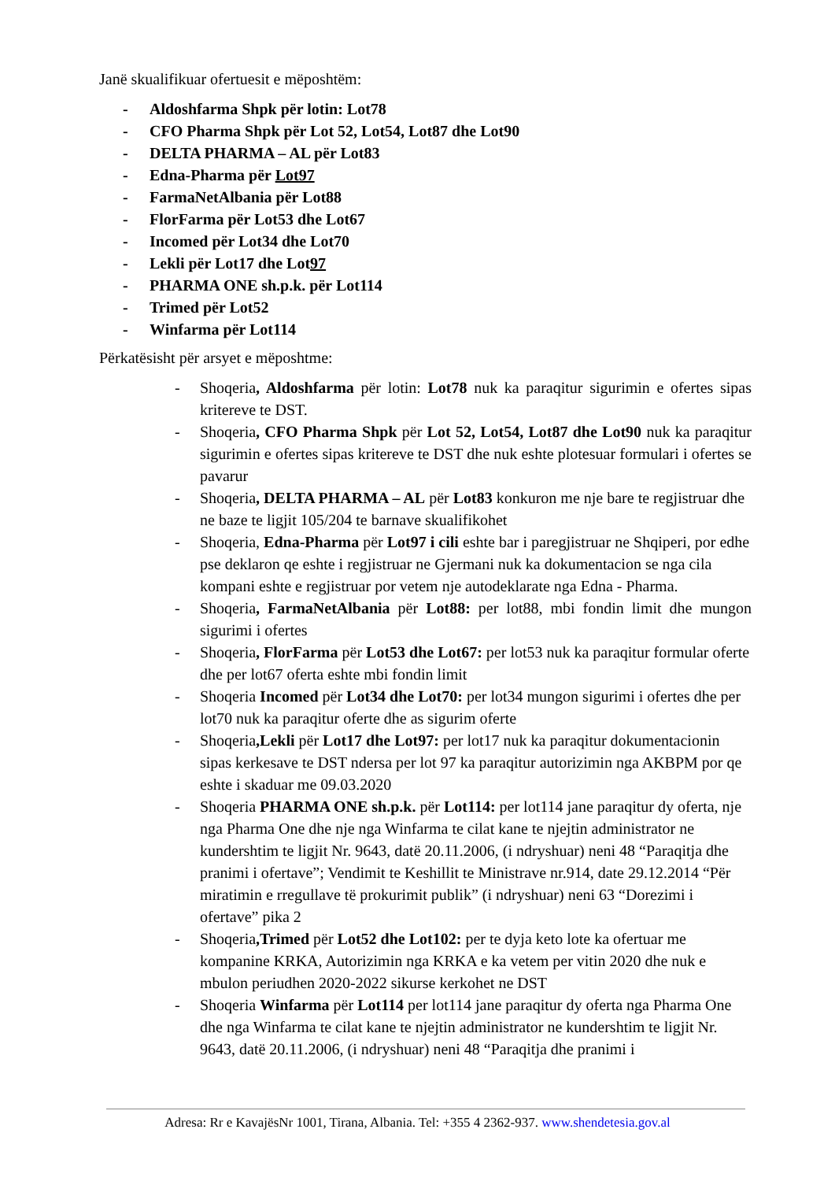Janë skualifikuar ofertuesit e mëposhtëm:
- Aldoshfarma Shpk për lotin: Lot78
- CFO Pharma Shpk për Lot 52, Lot54, Lot87 dhe Lot90
- DELTA PHARMA – AL për Lot83
- Edna-Pharma për Lot97
- FarmaNetAlbania për Lot88
- FlorFarma për Lot53 dhe Lot67
- Incomed për Lot34 dhe Lot70
- Lekli për Lot17 dhe Lot97
- PHARMA ONE sh.p.k. për Lot114
- Trimed për Lot52
- Winfarma për Lot114
Përkatësisht për arsyet e mëposhtme:
- Shoqeria, Aldoshfarma për lotin: Lot78 nuk ka paraqitur sigurimin e ofertes sipas kritereve te DST.
- Shoqeria, CFO Pharma Shpk për Lot 52, Lot54, Lot87 dhe Lot90 nuk ka paraqitur sigurimin e ofertes sipas kritereve te DST dhe nuk eshte plotesuar formulari i ofertes se pavarur
- Shoqeria, DELTA PHARMA – AL për Lot83 konkuron me nje bare te regjistruar dhe ne baze te ligjit 105/204 te barnave skualifikohet
- Shoqeria, Edna-Pharma për Lot97 i cili eshte bar i paregjistruar ne Shqiperi, por edhe pse deklaron qe eshte i regjistruar ne Gjermani nuk ka dokumentacion se nga cila kompani eshte e regjistruar por vetem nje autodeklarate nga Edna - Pharma.
- Shoqeria, FarmaNetAlbania për Lot88: per lot88, mbi fondin limit dhe mungon sigurimi i ofertes
- Shoqeria, FlorFarma për Lot53 dhe Lot67: per lot53 nuk ka paraqitur formular oferte dhe per lot67 oferta eshte mbi fondin limit
- Shoqeria Incomed për Lot34 dhe Lot70: per lot34 mungon sigurimi i ofertes dhe per lot70 nuk ka paraqitur oferte dhe as sigurim oferte
- Shoqeria,Lekli për Lot17 dhe Lot97: per lot17 nuk ka paraqitur dokumentacionin sipas kerkesave te DST ndersa per lot 97 ka paraqitur autorizimin nga AKBPM por qe eshte i skaduar me 09.03.2020
- Shoqeria PHARMA ONE sh.p.k. për Lot114: per lot114 jane paraqitur dy oferta, nje nga Pharma One dhe nje nga Winfarma te cilat kane te njejtin administrator ne kundershtim te ligjit Nr. 9643, datë 20.11.2006, (i ndryshuar) neni 48 “Paraqitja dhe pranimi i ofertave”; Vendimit te Keshillit te Ministrave nr.914, date 29.12.2014 “Për miratimin e rregullave të prokurimit publik” (i ndryshuar) neni 63 “Dorezimi i ofertave” pika 2
- Shoqeria,Trimed për Lot52 dhe Lot102: per te dyja keto lote ka ofertuar me kompanine KRKA, Autorizimin nga KRKA e ka vetem per vitin 2020 dhe nuk e mbulon periudhen 2020-2022 sikurse kerkohet ne DST
- Shoqeria Winfarma për Lot114 per lot114 jane paraqitur dy oferta nga Pharma One dhe nga Winfarma te cilat kane te njejtin administrator ne kundershtim te ligjit Nr. 9643, datë 20.11.2006, (i ndryshuar) neni 48 “Paraqitja dhe pranimi i
Adresa: Rr e KavajësNr 1001, Tirana, Albania. Tel: +355 4 2362-937. www.shendetesia.gov.al